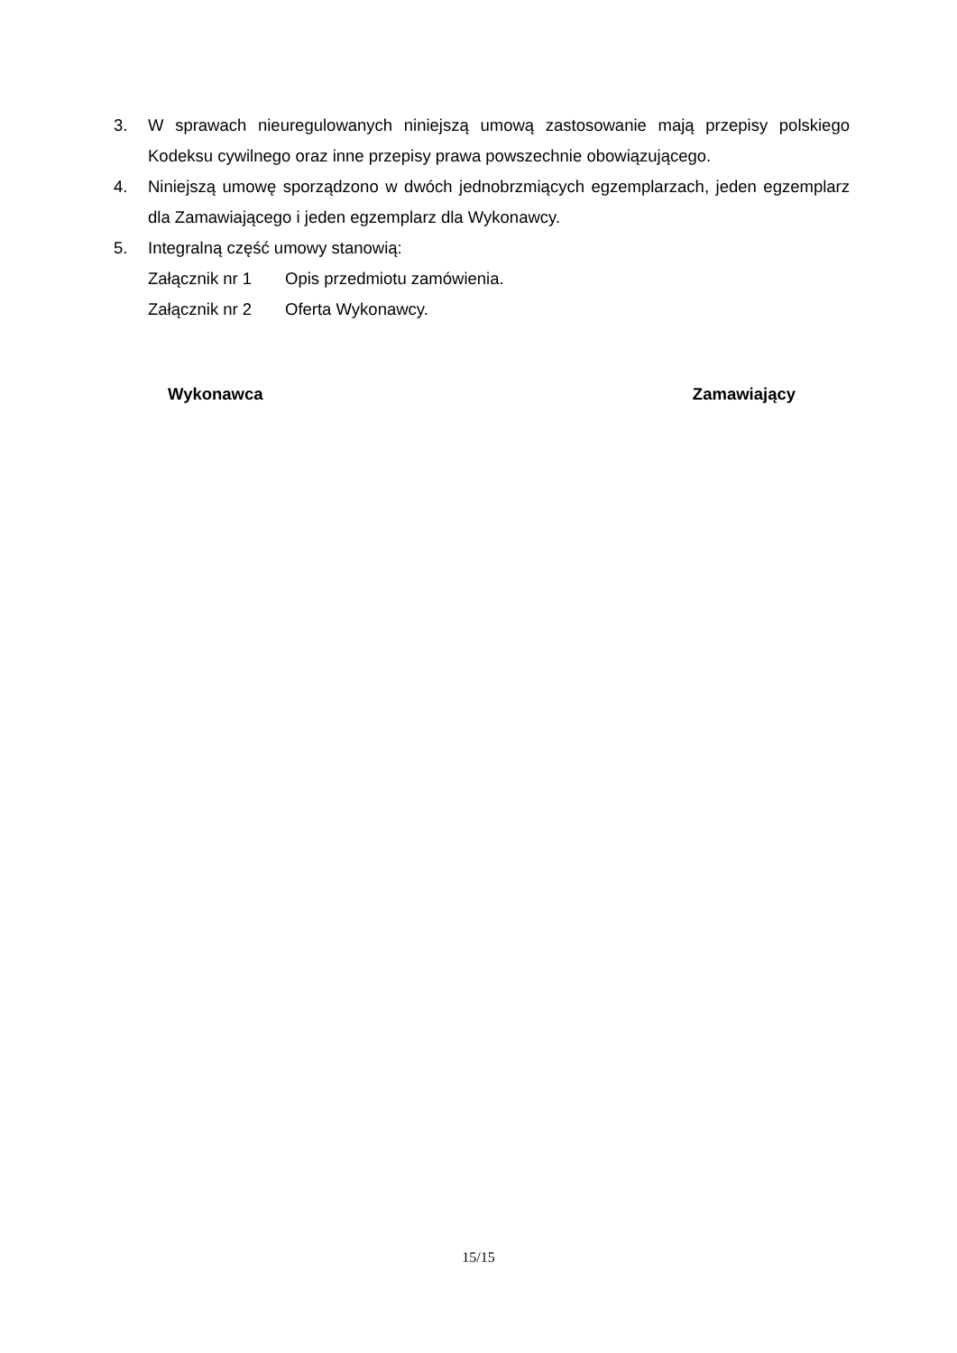3. W sprawach nieuregulowanych niniejszą umową zastosowanie mają przepisy polskiego Kodeksu cywilnego oraz inne przepisy prawa powszechnie obowiązującego.
4. Niniejszą umowę sporządzono w dwóch jednobrzmiących egzemplarzach, jeden egzemplarz dla Zamawiającego i jeden egzemplarz dla Wykonawcy.
5. Integralną część umowy stanowią:
Załącznik nr 1 Opis przedmiotu zamówienia.
Załącznik nr 2 Oferta Wykonawcy.
Wykonawca Zamawiający
15/15